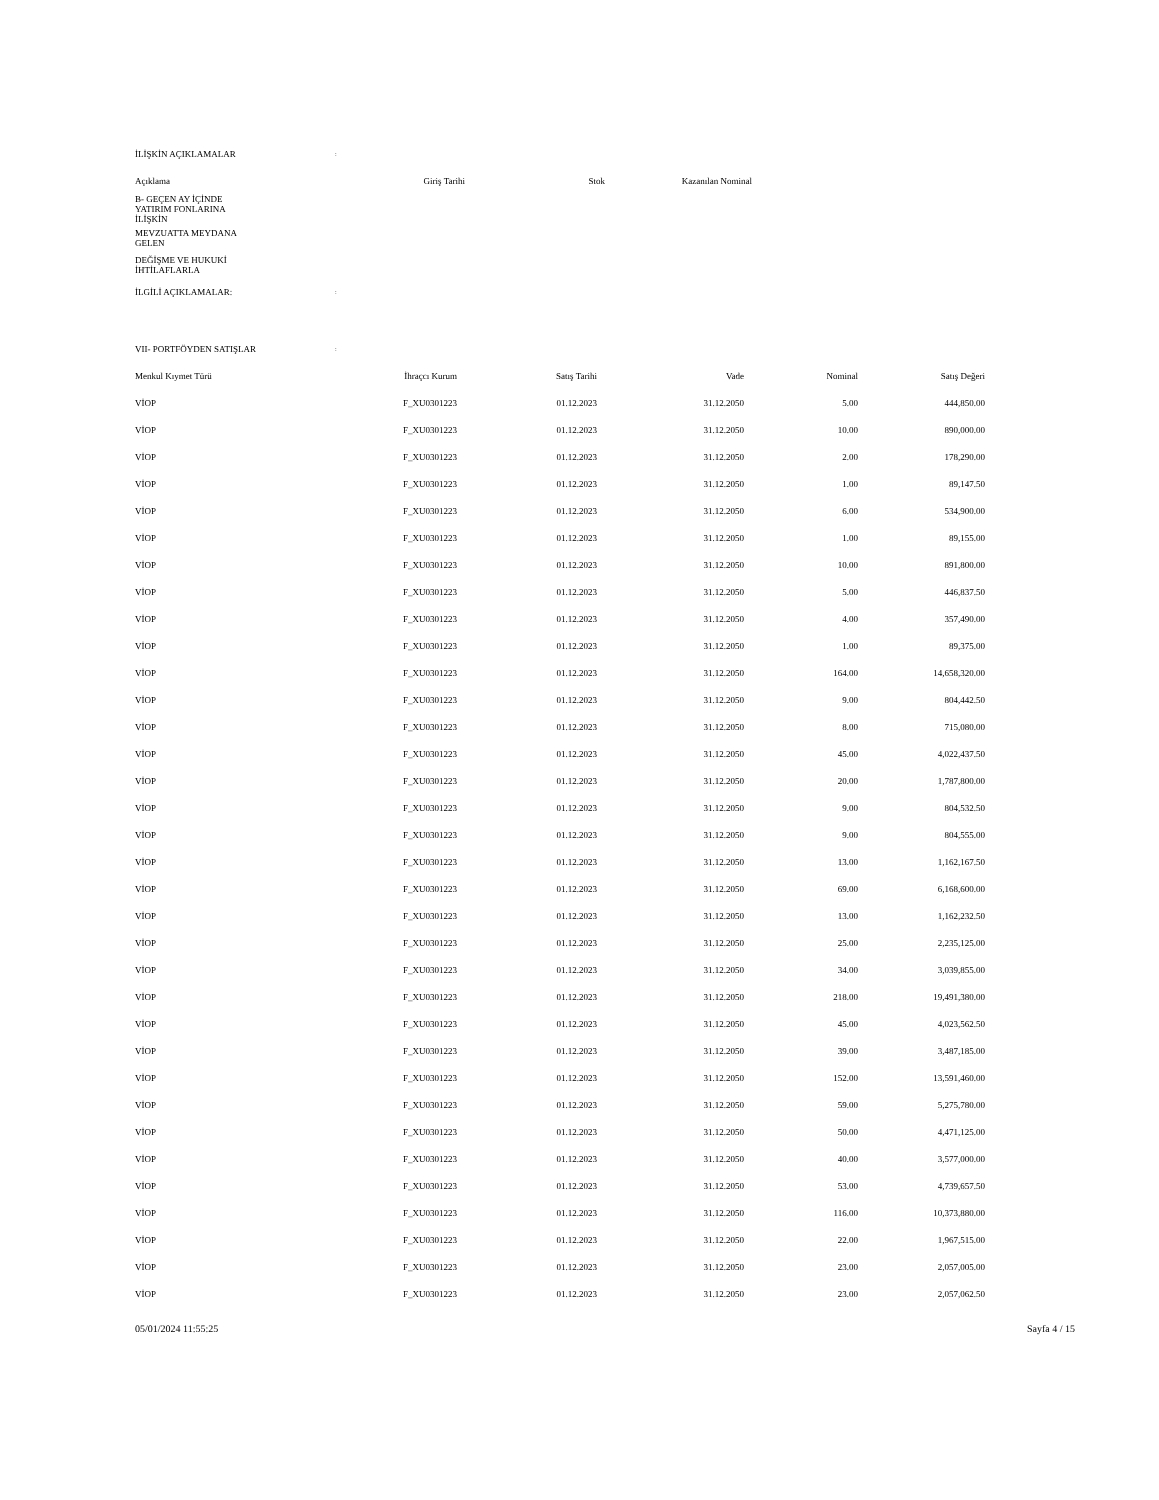| İLİŞKİN AÇIKLAMALAR | : | | | | |
| Açıklama | Giriş Tarihi | Stok | Kazanılan Nominal | | |
| B- GEÇEN AY İÇİNDE YATIRIM FONLARINA İLİŞKİN | | | | | |
| MEVZUATTA MEYDANA GELEN | | | | | |
| DEĞİŞME VE HUKUKİ İHTİLAFLARLA | | | | | |
| İLGİLİ AÇIKLAMALAR: | : | | | | |
| VII- PORTFÖYDEN SATIŞLAR | : | | | | |
| Menkul Kıymet Türü | İhraçcı Kurum | Satış Tarihi | Vade | Nominal | Satış Değeri |
| VİOP | F_XU0301223 | 01.12.2023 | 31.12.2050 | 5.00 | 444,850.00 |
| VİOP | F_XU0301223 | 01.12.2023 | 31.12.2050 | 10.00 | 890,000.00 |
| VİOP | F_XU0301223 | 01.12.2023 | 31.12.2050 | 2.00 | 178,290.00 |
| VİOP | F_XU0301223 | 01.12.2023 | 31.12.2050 | 1.00 | 89,147.50 |
| VİOP | F_XU0301223 | 01.12.2023 | 31.12.2050 | 6.00 | 534,900.00 |
| VİOP | F_XU0301223 | 01.12.2023 | 31.12.2050 | 1.00 | 89,155.00 |
| VİOP | F_XU0301223 | 01.12.2023 | 31.12.2050 | 10.00 | 891,800.00 |
| VİOP | F_XU0301223 | 01.12.2023 | 31.12.2050 | 5.00 | 446,837.50 |
| VİOP | F_XU0301223 | 01.12.2023 | 31.12.2050 | 4.00 | 357,490.00 |
| VİOP | F_XU0301223 | 01.12.2023 | 31.12.2050 | 1.00 | 89,375.00 |
| VİOP | F_XU0301223 | 01.12.2023 | 31.12.2050 | 164.00 | 14,658,320.00 |
| VİOP | F_XU0301223 | 01.12.2023 | 31.12.2050 | 9.00 | 804,442.50 |
| VİOP | F_XU0301223 | 01.12.2023 | 31.12.2050 | 8.00 | 715,080.00 |
| VİOP | F_XU0301223 | 01.12.2023 | 31.12.2050 | 45.00 | 4,022,437.50 |
| VİOP | F_XU0301223 | 01.12.2023 | 31.12.2050 | 20.00 | 1,787,800.00 |
| VİOP | F_XU0301223 | 01.12.2023 | 31.12.2050 | 9.00 | 804,532.50 |
| VİOP | F_XU0301223 | 01.12.2023 | 31.12.2050 | 9.00 | 804,555.00 |
| VİOP | F_XU0301223 | 01.12.2023 | 31.12.2050 | 13.00 | 1,162,167.50 |
| VİOP | F_XU0301223 | 01.12.2023 | 31.12.2050 | 69.00 | 6,168,600.00 |
| VİOP | F_XU0301223 | 01.12.2023 | 31.12.2050 | 13.00 | 1,162,232.50 |
| VİOP | F_XU0301223 | 01.12.2023 | 31.12.2050 | 25.00 | 2,235,125.00 |
| VİOP | F_XU0301223 | 01.12.2023 | 31.12.2050 | 34.00 | 3,039,855.00 |
| VİOP | F_XU0301223 | 01.12.2023 | 31.12.2050 | 218.00 | 19,491,380.00 |
| VİOP | F_XU0301223 | 01.12.2023 | 31.12.2050 | 45.00 | 4,023,562.50 |
| VİOP | F_XU0301223 | 01.12.2023 | 31.12.2050 | 39.00 | 3,487,185.00 |
| VİOP | F_XU0301223 | 01.12.2023 | 31.12.2050 | 152.00 | 13,591,460.00 |
| VİOP | F_XU0301223 | 01.12.2023 | 31.12.2050 | 59.00 | 5,275,780.00 |
| VİOP | F_XU0301223 | 01.12.2023 | 31.12.2050 | 50.00 | 4,471,125.00 |
| VİOP | F_XU0301223 | 01.12.2023 | 31.12.2050 | 40.00 | 3,577,000.00 |
| VİOP | F_XU0301223 | 01.12.2023 | 31.12.2050 | 53.00 | 4,739,657.50 |
| VİOP | F_XU0301223 | 01.12.2023 | 31.12.2050 | 116.00 | 10,373,880.00 |
| VİOP | F_XU0301223 | 01.12.2023 | 31.12.2050 | 22.00 | 1,967,515.00 |
| VİOP | F_XU0301223 | 01.12.2023 | 31.12.2050 | 23.00 | 2,057,005.00 |
| VİOP | F_XU0301223 | 01.12.2023 | 31.12.2050 | 23.00 | 2,057,062.50 |
05/01/2024 11:55:25 Sayfa 4 / 15